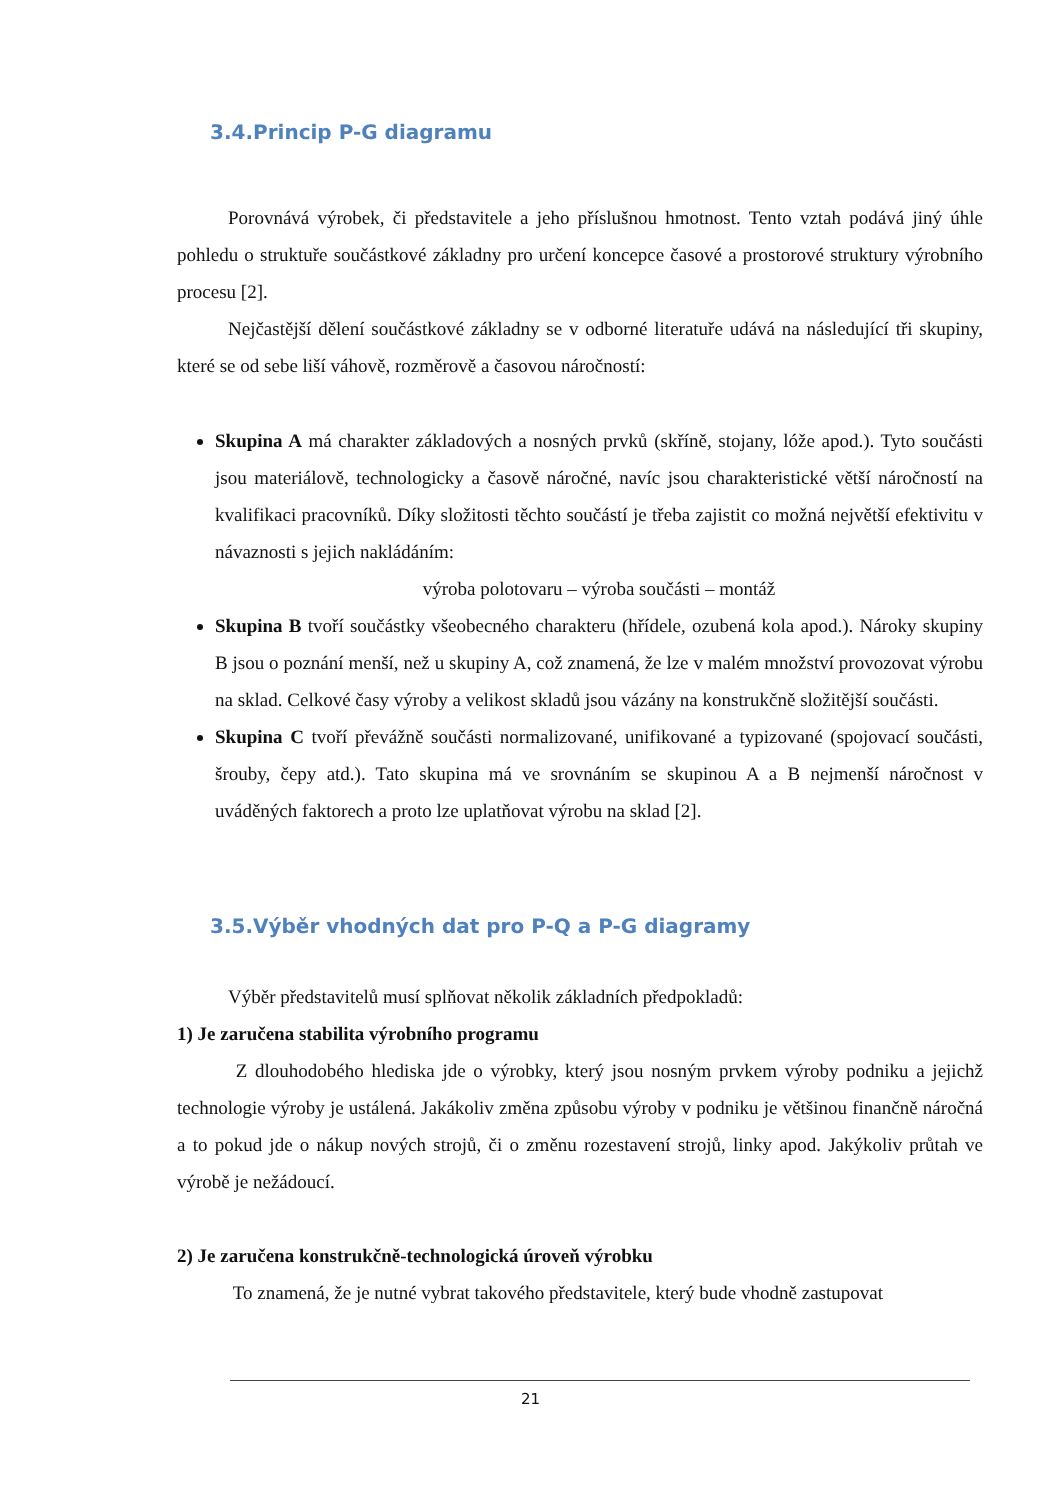3.4.Princip P-G diagramu
Porovnává výrobek, či představitele a jeho příslušnou hmotnost. Tento vztah podává jiný úhle pohledu o struktuře součástkové základny pro určení koncepce časové a prostorové struktury výrobního procesu [2].
Nejčastější dělení součástkové základny se v odborné literatuře udává na následující tři skupiny, které se od sebe liší váhově, rozměrově a časovou náročností:
Skupina A má charakter základových a nosných prvků (skříně, stojany, lóže apod.). Tyto součásti jsou materiálově, technologicky a časově náročné, navíc jsou charakteristické větší náročností na kvalifikaci pracovníků. Díky složitosti těchto součástí je třeba zajistit co možná největší efektivitu v návaznosti s jejich nakládáním:
výroba polotovaru – výroba součásti – montáž
Skupina B tvoří součástky všeobecného charakteru (hřídele, ozubená kola apod.). Nároky skupiny B jsou o poznání menší, než u skupiny A, což znamená, že lze v malém množství provozovat výrobu na sklad. Celkové časy výroby a velikost skladů jsou vázány na konstrukčně složitější součásti.
Skupina C tvoří převážně součásti normalizované, unifikované a typizované (spojovací součásti, šrouby, čepy atd.). Tato skupina má ve srovnáním se skupinou A a B nejmenší náročnost v uváděných faktorech a proto lze uplatňovat výrobu na sklad [2].
3.5.Výběr vhodných dat pro P-Q a P-G diagramy
Výběr představitelů musí splňovat několik základních předpokladů:
1) Je zaručena stabilita výrobního programu
Z dlouhodobého hlediska jde o výrobky, který jsou nosným prvkem výroby podniku a jejichž technologie výroby je ustálená. Jakákoliv změna způsobu výroby v podniku je většinou finančně náročná a to pokud jde o nákup nových strojů, či o změnu rozestavení strojů, linky apod. Jakýkoliv průtah ve výrobě je nežádoucí.
2) Je zaručena konstrukčně-technologická úroveň výrobku
To znamená, že je nutné vybrat takového představitele, který bude vhodně zastupovat
21